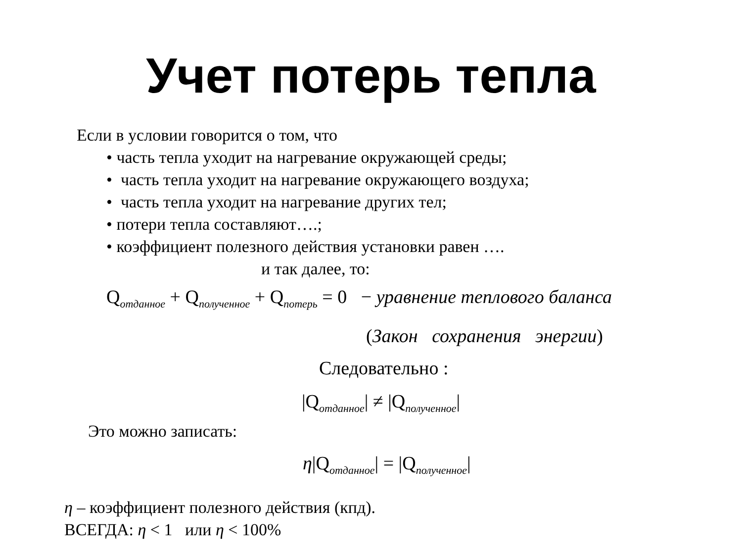Учет потерь тепла
Если в условии говорится о том, что
• часть тепла уходит на нагревание окружающей среды;
• часть тепла уходит на нагревание окружающего воздуха;
• часть тепла уходит на нагревание других тел;
• потери тепла составляют….;
• коэффициент полезного действия установки равен ….
и так далее, то:
Q<sub>отданное</sub> + Q<sub>полученное</sub> + Q<sub>потерь</sub> = 0 − уравнение теплового баланса
(Закон сохранения энергии)
Следовательно :
|Q<sub>отданное</sub>| ≠ |Q<sub>полученное</sub>|
Это можно записать:
η|Q<sub>отданное</sub>| = |Q<sub>полученное</sub>|
η – коэффициент полезного действия (кпд).
ВСЕГДА: η < 1 или η < 100%